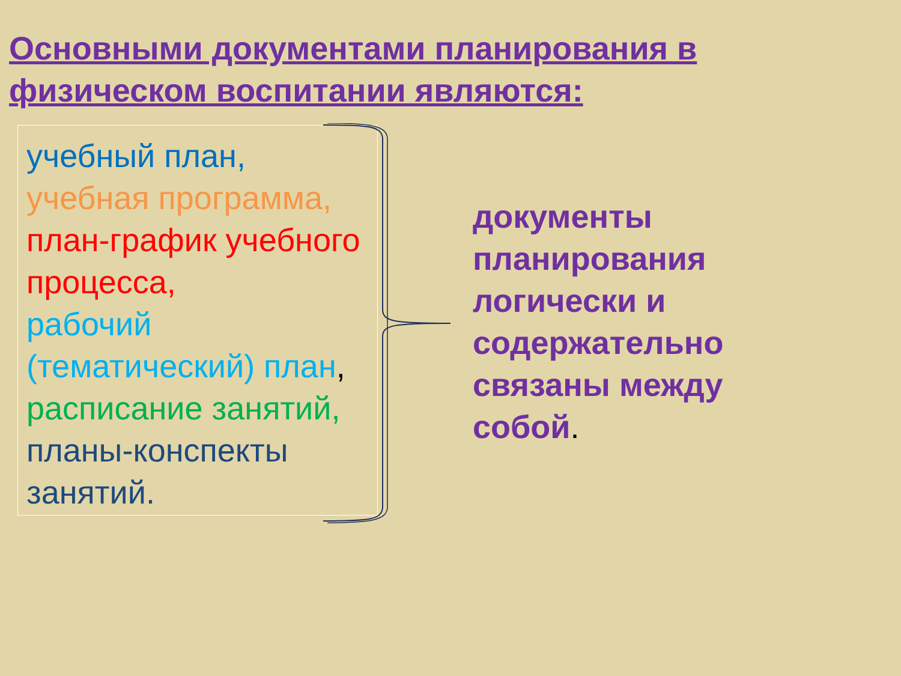Основными документами планирования в физическом воспитании являются:
учебный план,
учебная программа,
план-график учебного процесса,
рабочий (тематический) план,
расписание занятий,
планы-конспекты занятий.
документы планирования логически и содержательно связаны между собой.